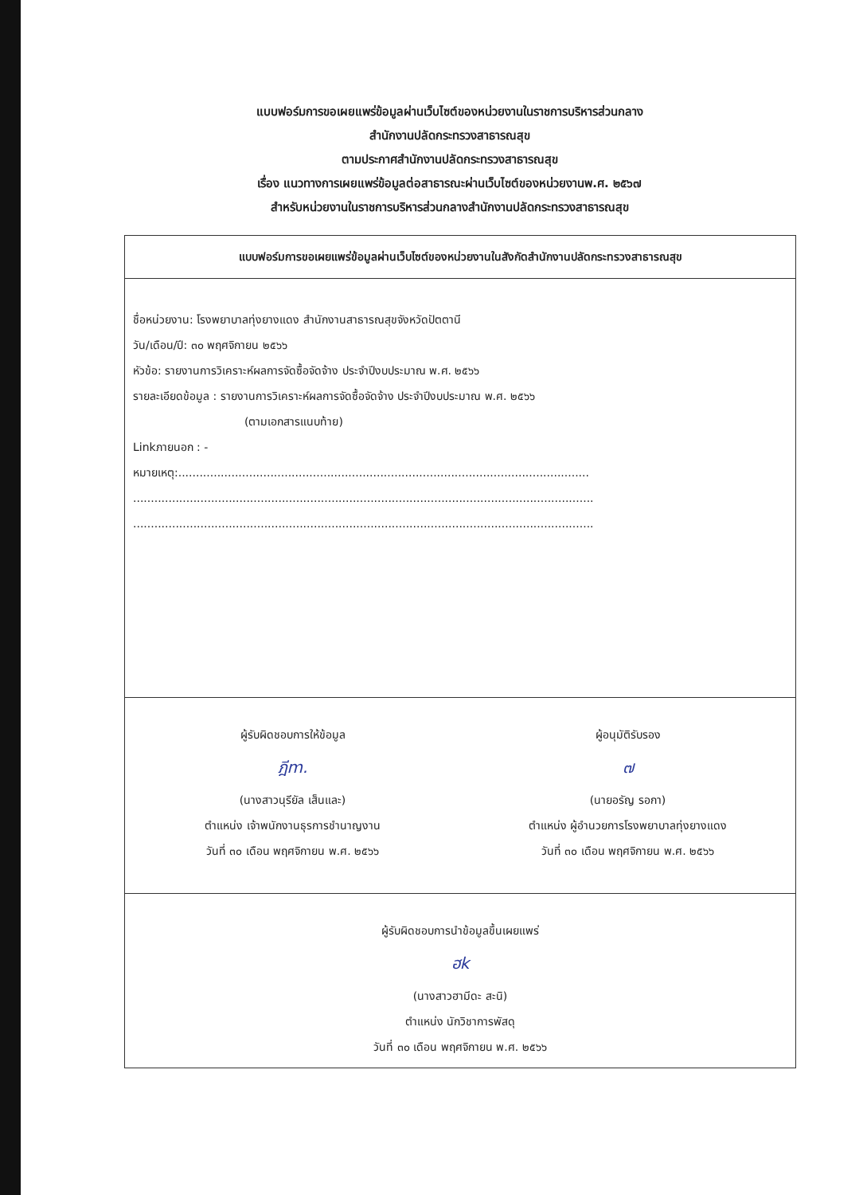แบบฟอร์มการขอเผยแพร่ข้อมูลผ่านเว็บไซต์ของหน่วยงานในราชการบริหารส่วนกลาง
สำนักงานปลัดกระทรวงสาธารณสุข
ตามประกาศสำนักงานปลัดกระทรวงสาธารณสุข
เรื่อง แนวทางการเผยแพร่ข้อมูลต่อสาธารณะผ่านเว็บไซต์ของหน่วยงานพ.ศ. ๒๕๖๗
สำหรับหน่วยงานในราชการบริหารส่วนกลางสำนักงานปลัดกระทรวงสาธารณสุข
แบบฟอร์มการขอเผยแพร่ข้อมูลผ่านเว็บไซต์ของหน่วยงานในสังกัดสำนักงานปลัดกระทรวงสาธารณสุข
ชื่อหน่วยงาน: โรงพยาบาลทุ่งยางแดง สำนักงานสาธารณสุขจังหวัดปัตตานี
วัน/เดือน/ปี: ๓๐ พฤศจิกายน ๒๕๖๖
หัวข้อ: รายงานการวิเคราะห์ผลการจัดซื้อจัดจ้าง ประจำปีงบประมาณ พ.ศ. ๒๕๖๖
รายละเอียดข้อมูล : รายงานการวิเคราะห์ผลการจัดซื้อจัดจ้าง ประจำปีงบประมาณ พ.ศ. ๒๕๖๖
(ตามเอกสารแนบท้าย)
Linkภายนอก : -
หมายเหตุ:....................................................................................................................
..................................................................................................................................
..................................................................................................................................
ผู้รับผิดชอบการให้ข้อมูล
ฎีm.
(นางสาวนุรียัล เส็นและ)
ตำแหน่ง เจ้าพนักงานธุรการชำนาญงาน
วันที่ ๓๐ เดือน พฤศจิกายน พ.ศ. ๒๕๖๖
ผู้อนุมัติรับรอง
๗
(นายอรัญ รอกา)
ตำแหน่ง ผู้อำนวยการโรงพยาบาลทุ่งยางแดง
วันที่ ๓๐ เดือน พฤศจิกายน พ.ศ. ๒๕๖๖
ผู้รับผิดชอบการนำข้อมูลขึ้นเผยแพร่
ฮk
(นางสาวฮามีดะ สะนิ)
ตำแหน่ง นักวิชาการพัสดุ
วันที่ ๓๐ เดือน พฤศจิกายน พ.ศ. ๒๕๖๖